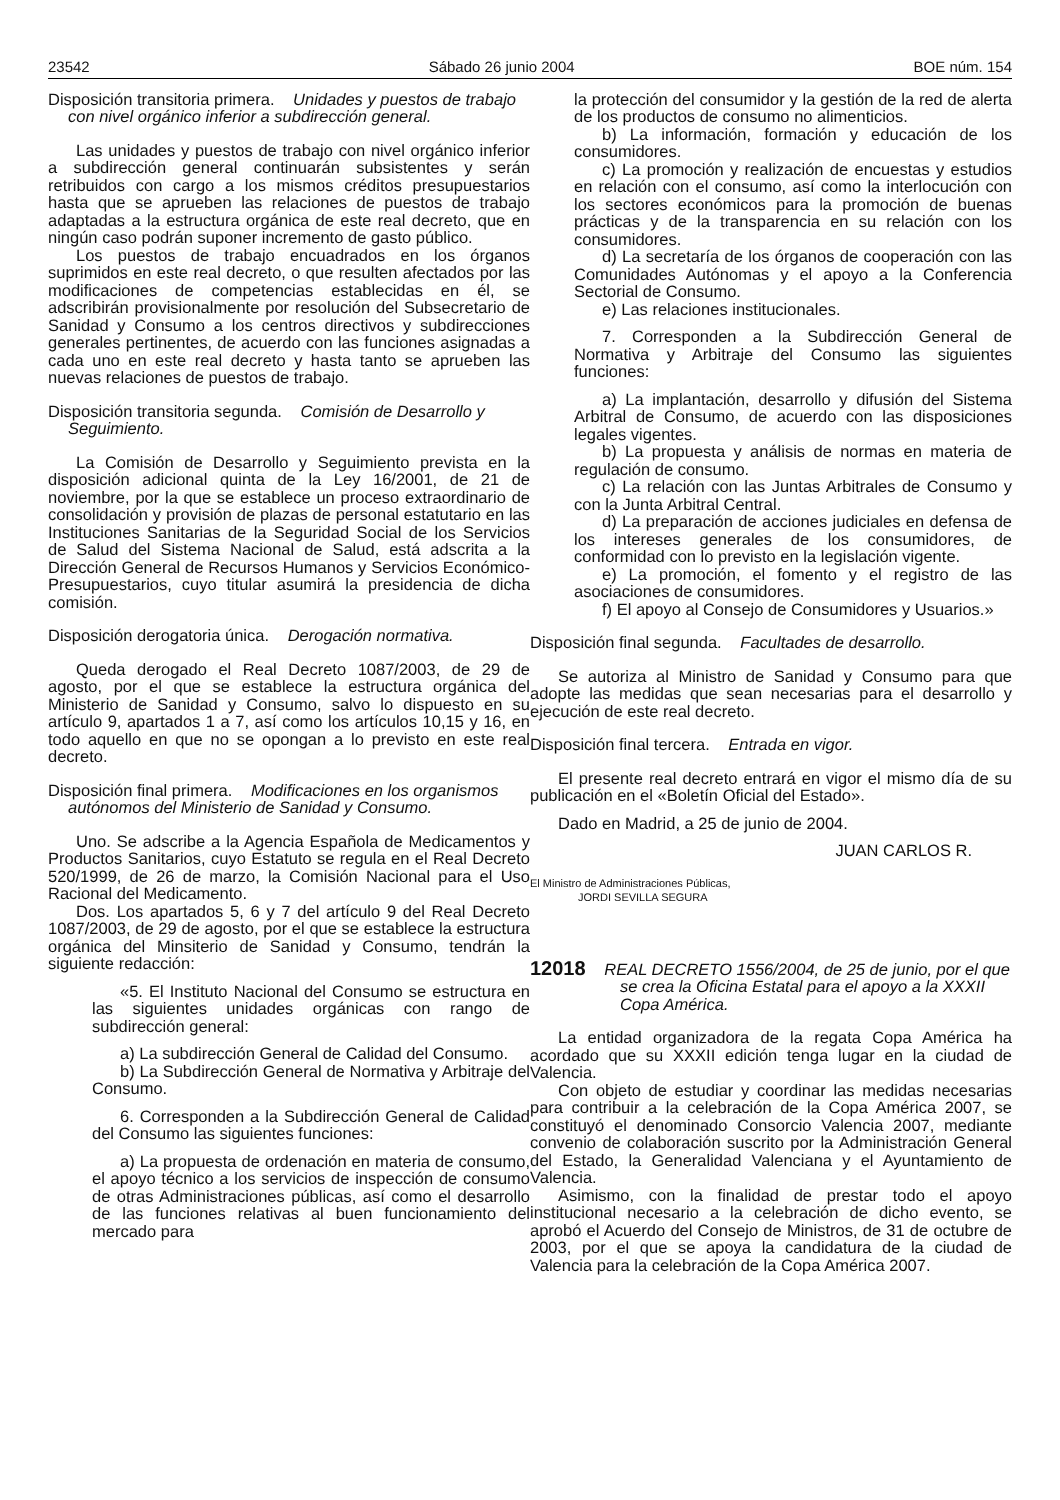23542 Sábado 26 junio 2004 BOE núm. 154
Disposición transitoria primera. Unidades y puestos de trabajo con nivel orgánico inferior a subdirección general.
Las unidades y puestos de trabajo con nivel orgánico inferior a subdirección general continuarán subsistentes y serán retribuidos con cargo a los mismos créditos presupuestarios hasta que se aprueben las relaciones de puestos de trabajo adaptadas a la estructura orgánica de este real decreto, que en ningún caso podrán suponer incremento de gasto público.
Los puestos de trabajo encuadrados en los órganos suprimidos en este real decreto, o que resulten afectados por las modificaciones de competencias establecidas en él, se adscribirán provisionalmente por resolución del Subsecretario de Sanidad y Consumo a los centros directivos y subdirecciones generales pertinentes, de acuerdo con las funciones asignadas a cada uno en este real decreto y hasta tanto se aprueben las nuevas relaciones de puestos de trabajo.
Disposición transitoria segunda. Comisión de Desarrollo y Seguimiento.
La Comisión de Desarrollo y Seguimiento prevista en la disposición adicional quinta de la Ley 16/2001, de 21 de noviembre, por la que se establece un proceso extraordinario de consolidación y provisión de plazas de personal estatutario en las Instituciones Sanitarias de la Seguridad Social de los Servicios de Salud del Sistema Nacional de Salud, está adscrita a la Dirección General de Recursos Humanos y Servicios Económico-Presupuestarios, cuyo titular asumirá la presidencia de dicha comisión.
Disposición derogatoria única. Derogación normativa.
Queda derogado el Real Decreto 1087/2003, de 29 de agosto, por el que se establece la estructura orgánica del Ministerio de Sanidad y Consumo, salvo lo dispuesto en su artículo 9, apartados 1 a 7, así como los artículos 10,15 y 16, en todo aquello en que no se opongan a lo previsto en este real decreto.
Disposición final primera. Modificaciones en los organismos autónomos del Ministerio de Sanidad y Consumo.
Uno. Se adscribe a la Agencia Española de Medicamentos y Productos Sanitarios, cuyo Estatuto se regula en el Real Decreto 520/1999, de 26 de marzo, la Comisión Nacional para el Uso Racional del Medicamento.
Dos. Los apartados 5, 6 y 7 del artículo 9 del Real Decreto 1087/2003, de 29 de agosto, por el que se establece la estructura orgánica del Minsiterio de Sanidad y Consumo, tendrán la siguiente redacción:
«5. El Instituto Nacional del Consumo se estructura en las siguientes unidades orgánicas con rango de subdirección general:
a) La subdirección General de Calidad del Consumo.
b) La Subdirección General de Normativa y Arbitraje del Consumo.
6. Corresponden a la Subdirección General de Calidad del Consumo las siguientes funciones:
a) La propuesta de ordenación en materia de consumo, el apoyo técnico a los servicios de inspección de consumo de otras Administraciones públicas, así como el desarrollo de las funciones relativas al buen funcionamiento del mercado para
la protección del consumidor y la gestión de la red de alerta de los productos de consumo no alimenticios.
b) La información, formación y educación de los consumidores.
c) La promoción y realización de encuestas y estudios en relación con el consumo, así como la interlocución con los sectores económicos para la promoción de buenas prácticas y de la transparencia en su relación con los consumidores.
d) La secretaría de los órganos de cooperación con las Comunidades Autónomas y el apoyo a la Conferencia Sectorial de Consumo.
e) Las relaciones institucionales.
7. Corresponden a la Subdirección General de Normativa y Arbitraje del Consumo las siguientes funciones:
a) La implantación, desarrollo y difusión del Sistema Arbitral de Consumo, de acuerdo con las disposiciones legales vigentes.
b) La propuesta y análisis de normas en materia de regulación de consumo.
c) La relación con las Juntas Arbitrales de Consumo y con la Junta Arbitral Central.
d) La preparación de acciones judiciales en defensa de los intereses generales de los consumidores, de conformidad con lo previsto en la legislación vigente.
e) La promoción, el fomento y el registro de las asociaciones de consumidores.
f) El apoyo al Consejo de Consumidores y Usuarios.»
Disposición final segunda. Facultades de desarrollo.
Se autoriza al Ministro de Sanidad y Consumo para que adopte las medidas que sean necesarias para el desarrollo y ejecución de este real decreto.
Disposición final tercera. Entrada en vigor.
El presente real decreto entrará en vigor el mismo día de su publicación en el «Boletín Oficial del Estado».
Dado en Madrid, a 25 de junio de 2004.
JUAN CARLOS R.
El Ministro de Administraciones Públicas,
JORDI SEVILLA SEGURA
12018 REAL DECRETO 1556/2004, de 25 de junio, por el que se crea la Oficina Estatal para el apoyo a la XXXII Copa América.
La entidad organizadora de la regata Copa América ha acordado que su XXXII edición tenga lugar en la ciudad de Valencia.
Con objeto de estudiar y coordinar las medidas necesarias para contribuir a la celebración de la Copa América 2007, se constituyó el denominado Consorcio Valencia 2007, mediante convenio de colaboración suscrito por la Administración General del Estado, la Generalidad Valenciana y el Ayuntamiento de Valencia.
Asimismo, con la finalidad de prestar todo el apoyo institucional necesario a la celebración de dicho evento, se aprobó el Acuerdo del Consejo de Ministros, de 31 de octubre de 2003, por el que se apoya la candidatura de la ciudad de Valencia para la celebración de la Copa América 2007.